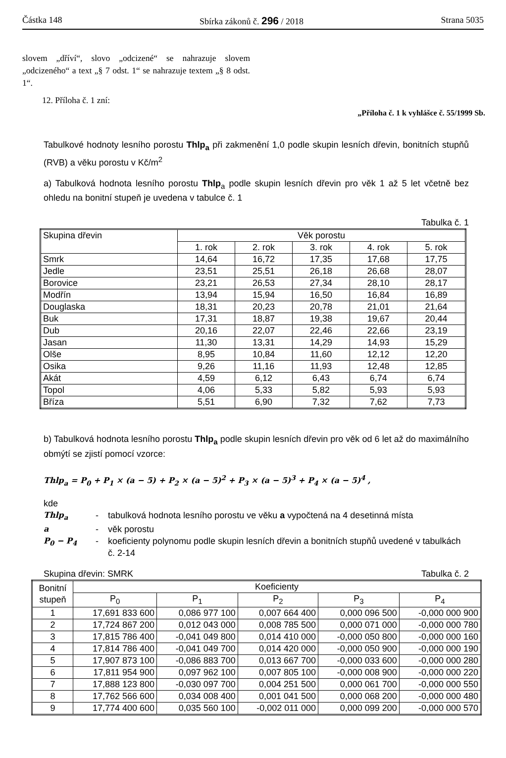Částka 148 Sbírka zákonů č. 296 / 2018 Strana 5035
slovem „dříví“, slovo „odcizené“ se nahrazuje slovem „odcizeného“ a text „§ 7 odst. 1“ se nahrazuje textem „§ 8 odst. 1“.
12. Příloha č. 1 zní:
„Příloha č. 1 k vyhlášce č. 55/1999 Sb.
Tabulkové hodnoty lesního porostu Thlp<sub>a</sub> při zakmenění 1,0 podle skupin lesních dřevin, bonitních stupňů (RVB) a věku porostu v Kč/m<sup>2</sup>
a) Tabulková hodnota lesního porostu Thlp<sub>a</sub> podle skupin lesních dřevin pro věk 1 až 5 let včetně bez ohledu na bonitní stupeň je uvedena v tabulce č. 1
Tabulka č. 1
| Skupina dřevin | Věk porostu | | | | |
| --- | --- | --- | --- | --- | --- |
| | 1. rok | 2. rok | 3. rok | 4. rok | 5. rok |
| Smrk | 14,64 | 16,72 | 17,35 | 17,68 | 17,75 |
| Jedle | 23,51 | 25,51 | 26,18 | 26,68 | 28,07 |
| Borovice | 23,21 | 26,53 | 27,34 | 28,10 | 28,17 |
| Modřín | 13,94 | 15,94 | 16,50 | 16,84 | 16,89 |
| Douglaska | 18,31 | 20,23 | 20,78 | 21,01 | 21,64 |
| Buk | 17,31 | 18,87 | 19,38 | 19,67 | 20,44 |
| Dub | 20,16 | 22,07 | 22,46 | 22,66 | 23,19 |
| Jasan | 11,30 | 13,31 | 14,29 | 14,93 | 15,29 |
| Olše | 8,95 | 10,84 | 11,60 | 12,12 | 12,20 |
| Osika | 9,26 | 11,16 | 11,93 | 12,48 | 12,85 |
| Akát | 4,59 | 6,12 | 6,43 | 6,74 | 6,74 |
| Topol | 4,06 | 5,33 | 5,82 | 5,93 | 5,93 |
| Bříza | 5,51 | 6,90 | 7,32 | 7,62 | 7,73 |
b) Tabulková hodnota lesního porostu Thlp<sub>a</sub> podle skupin lesních dřevin pro věk od 6 let až do maximálního obmýtí se zjistí pomocí vzorce:
Thlp<sub>a</sub> = P<sub>0</sub> + P<sub>1</sub> × (a − 5) + P<sub>2</sub> × (a − 5)<sup>2</sup> + P<sub>3</sub> × (a − 5)<sup>3</sup> + P<sub>4</sub> × (a − 5)<sup>4</sup> ,
kde
Thlp<sub>a</sub> - tabulková hodnota lesního porostu ve věku a vypočtená na 4 desetinná místa a - věk porostu P<sub>0</sub> − P<sub>4</sub> - koeficienty polynomu podle skupin lesních dřevin a bonitních stupňů uvedené v tabulkách č. 2-14
Skupina dřevin: SMRK Tabulka č. 2
| Bonitní stupeň | Koeficienty | | | | |
| --- | --- | --- | --- | --- | --- |
| | P<sub>0</sub> | P<sub>1</sub> | P<sub>2</sub> | P<sub>3</sub> | P<sub>4</sub> |
| 1 | 17,691 833 600 | 0,086 977 100 | 0,007 664 400 | 0,000 096 500 | -0,000 000 900 |
| 2 | 17,724 867 200 | 0,012 043 000 | 0,008 785 500 | 0,000 071 000 | -0,000 000 780 |
| 3 | 17,815 786 400 | -0,041 049 800 | 0,014 410 000 | -0,000 050 800 | -0,000 000 160 |
| 4 | 17,814 786 400 | -0,041 049 700 | 0,014 420 000 | -0,000 050 900 | -0,000 000 190 |
| 5 | 17,907 873 100 | -0,086 883 700 | 0,013 667 700 | -0,000 033 600 | -0,000 000 280 |
| 6 | 17,811 954 900 | 0,097 962 100 | 0,007 805 100 | -0,000 008 900 | -0,000 000 220 |
| 7 | 17,888 123 800 | -0,030 097 700 | 0,004 251 500 | 0,000 061 700 | -0,000 000 550 |
| 8 | 17,762 566 600 | 0,034 008 400 | 0,001 041 500 | 0,000 068 200 | -0,000 000 480 |
| 9 | 17,774 400 600 | 0,035 560 100 | -0,002 011 000 | 0,000 099 200 | -0,000 000 570 |